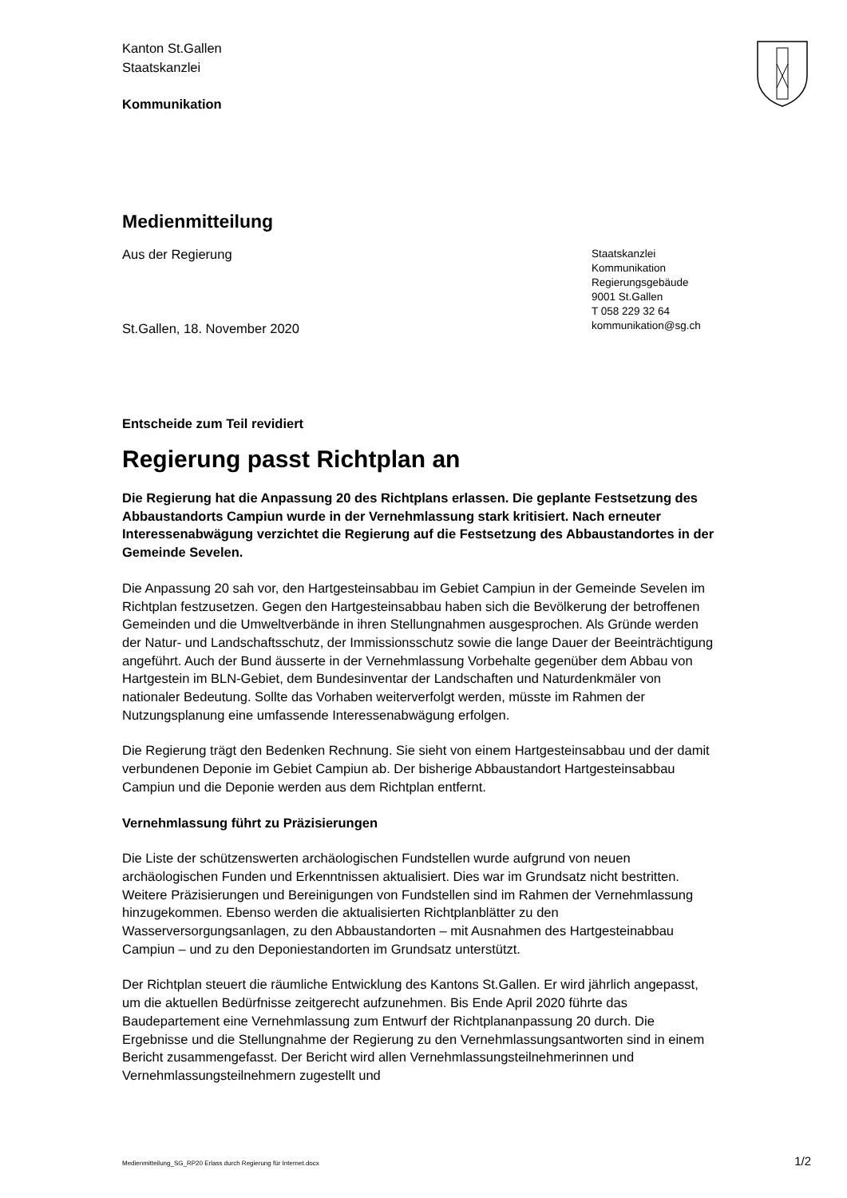Kanton St.Gallen
Staatskanzlei
Kommunikation
Medienmitteilung
Aus der Regierung
St.Gallen, 18. November 2020
Staatskanzlei
Kommunikation
Regierungsgebäude
9001 St.Gallen
T 058 229 32 64
kommunikation@sg.ch
Entscheide zum Teil revidiert
Regierung passt Richtplan an
Die Regierung hat die Anpassung 20 des Richtplans erlassen. Die geplante Festsetzung des Abbaustandorts Campiun wurde in der Vernehmlassung stark kritisiert. Nach erneuter Interessenabwägung verzichtet die Regierung auf die Festsetzung des Abbaustandortes in der Gemeinde Sevelen.
Die Anpassung 20 sah vor, den Hartgesteinsabbau im Gebiet Campiun in der Gemeinde Sevelen im Richtplan festzusetzen. Gegen den Hartgesteinsabbau haben sich die Bevölkerung der betroffenen Gemeinden und die Umweltverbände in ihren Stellungnahmen ausgesprochen. Als Gründe werden der Natur- und Landschaftsschutz, der Immissionsschutz sowie die lange Dauer der Beeinträchtigung angeführt. Auch der Bund äusserte in der Vernehmlassung Vorbehalte gegenüber dem Abbau von Hartgestein im BLN-Gebiet, dem Bundesinventar der Landschaften und Naturdenkmäler von nationaler Bedeutung. Sollte das Vorhaben weiterverfolgt werden, müsste im Rahmen der Nutzungsplanung eine umfassende Interessenabwägung erfolgen.
Die Regierung trägt den Bedenken Rechnung. Sie sieht von einem Hartgesteinsabbau und der damit verbundenen Deponie im Gebiet Campiun ab. Der bisherige Abbaustandort Hartgesteinsabbau Campiun und die Deponie werden aus dem Richtplan entfernt.
Vernehmlassung führt zu Präzisierungen
Die Liste der schützenswerten archäologischen Fundstellen wurde aufgrund von neuen archäologischen Funden und Erkenntnissen aktualisiert. Dies war im Grundsatz nicht bestritten. Weitere Präzisierungen und Bereinigungen von Fundstellen sind im Rahmen der Vernehmlassung hinzugekommen. Ebenso werden die aktualisierten Richtplanblätter zu den Wasserversorgungsanlagen, zu den Abbaustandorten – mit Ausnahmen des Hartgesteinabbau Campiun – und zu den Deponiestandorten im Grundsatz unterstützt.
Der Richtplan steuert die räumliche Entwicklung des Kantons St.Gallen. Er wird jährlich angepasst, um die aktuellen Bedürfnisse zeitgerecht aufzunehmen. Bis Ende April 2020 führte das Baudepartement eine Vernehmlassung zum Entwurf der Richtplananpassung 20 durch. Die Ergebnisse und die Stellungnahme der Regierung zu den Vernehmlassungsantworten sind in einem Bericht zusammengefasst. Der Bericht wird allen Vernehmlassungsteilnehmerinnen und Vernehmlassungsteilnehmern zugestellt und
Medienmitteilung_SG_RP20 Erlass durch Regierung für Internet.docx 1/2